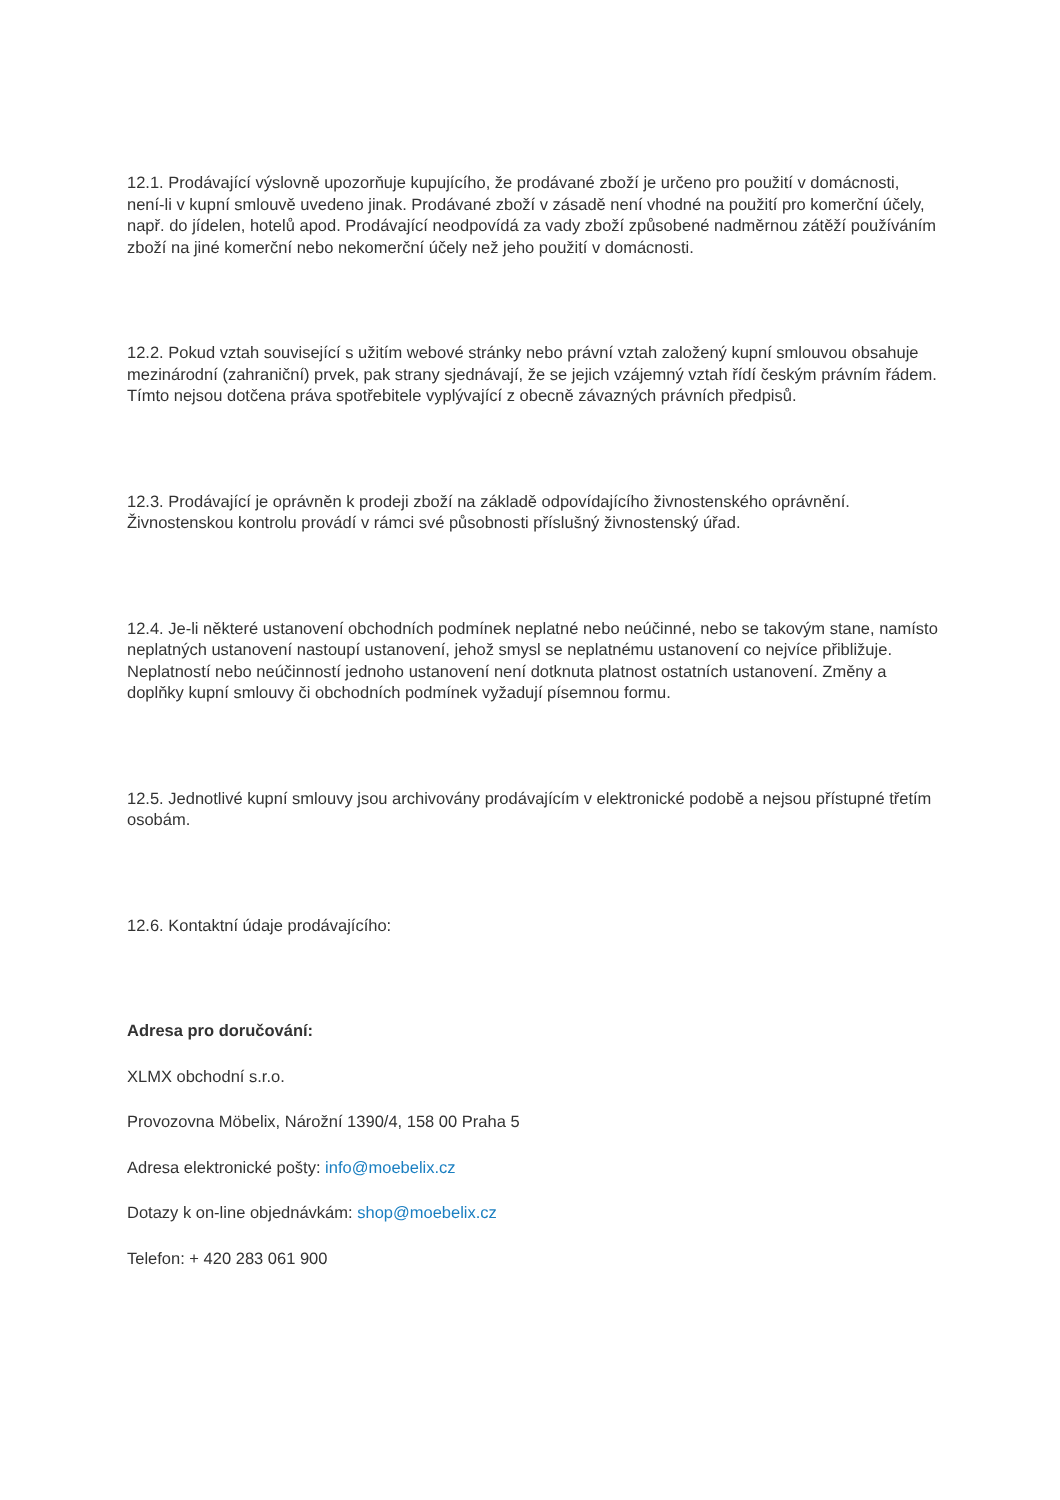12.1. Prodávající výslovně upozorňuje kupujícího, že prodávané zboží je určeno pro použití v domácnosti, není-li v kupní smlouvě uvedeno jinak. Prodávané zboží v zásadě není vhodné na použití pro komerční účely, např. do jídelen, hotelů apod. Prodávající neodpovídá za vady zboží způsobené nadměrnou zátěží používáním zboží na jiné komerční nebo nekomerční účely než jeho použití v domácnosti.
12.2. Pokud vztah související s užitím webové stránky nebo právní vztah založený kupní smlouvou obsahuje mezinárodní (zahraniční) prvek, pak strany sjednávají, že se jejich vzájemný vztah řídí českým právním řádem. Tímto nejsou dotčena práva spotřebitele vyplývající z obecně závazných právních předpisů.
12.3. Prodávající je oprávněn k prodeji zboží na základě odpovídajícího živnostenského oprávnění. Živnostenskou kontrolu provádí v rámci své působnosti příslušný živnostenský úřad.
12.4. Je-li některé ustanovení obchodních podmínek neplatné nebo neúčinné, nebo se takovým stane, namísto neplatných ustanovení nastoupí ustanovení, jehož smysl se neplatnému ustanovení co nejvíce přibližuje. Neplatností nebo neúčinností jednoho ustanovení není dotknuta platnost ostatních ustanovení. Změny a doplňky kupní smlouvy či obchodních podmínek vyžadují písemnou formu.
12.5. Jednotlivé kupní smlouvy jsou archivovány prodávajícím v elektronické podobě a nejsou přístupné třetím osobám.
12.6. Kontaktní údaje prodávajícího:
Adresa pro doručování:
XLMX obchodní s.r.o.
Provozovna Möbelix, Nárožní 1390/4, 158 00 Praha 5
Adresa elektronické pošty: info@moebelix.cz
Dotazy k on-line objednávkám: shop@moebelix.cz
Telefon: + 420 283 061 900